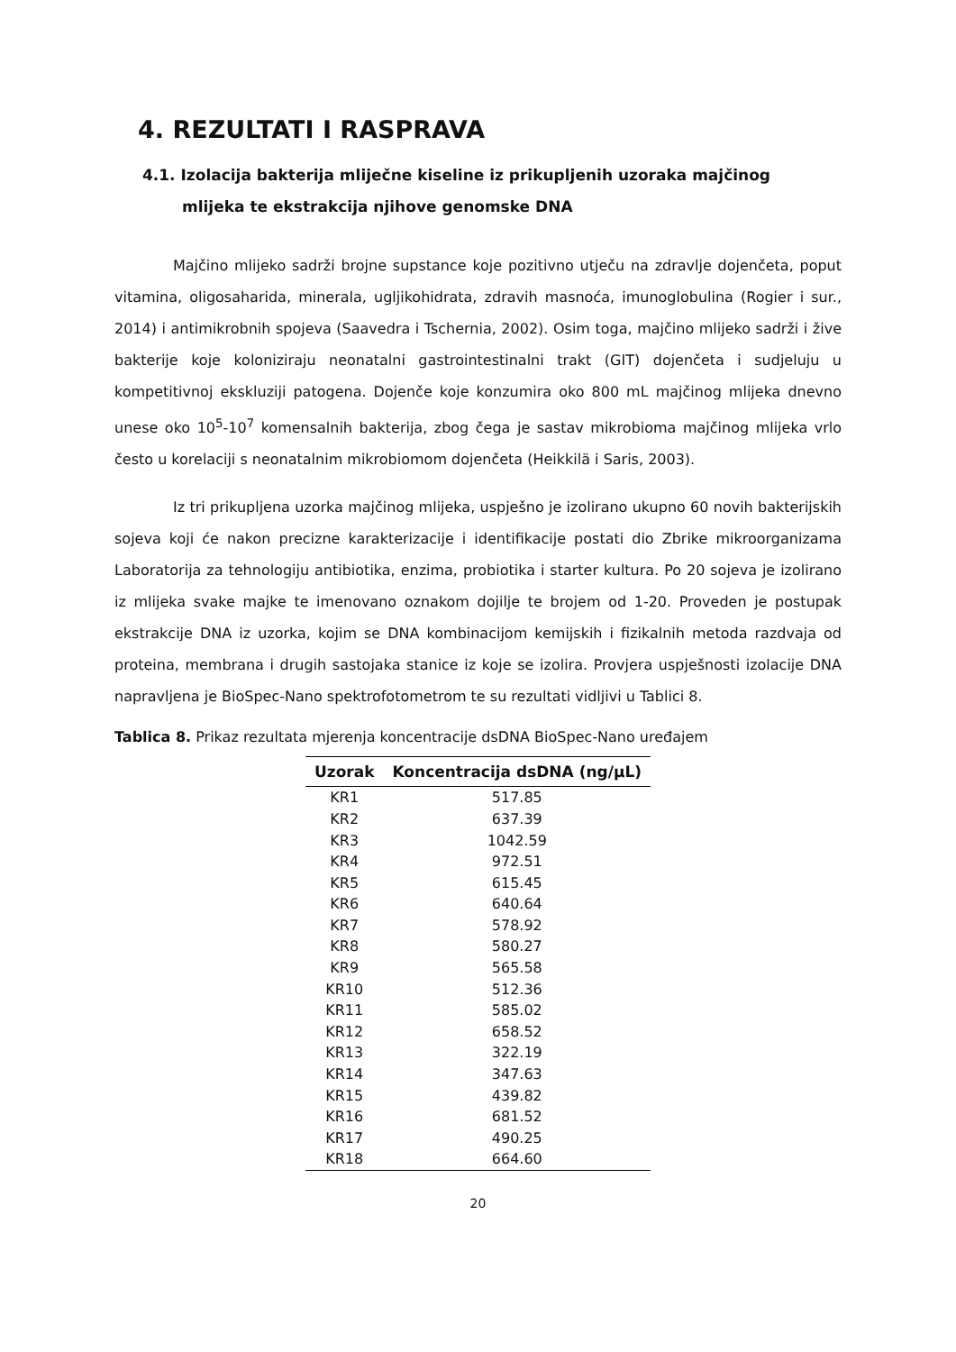4. REZULTATI I RASPRAVA
4.1. Izolacija bakterija mliječne kiseline iz prikupljenih uzoraka majčinog
mlijeka te ekstrakcija njihove genomske DNA
Majčino mlijeko sadrži brojne supstance koje pozitivno utječu na zdravlje dojenčeta, poput vitamina, oligosaharida, minerala, ugljikohidrata, zdravih masnoća, imunoglobulina (Rogier i sur., 2014) i antimikrobnih spojeva (Saavedra i Tschernia, 2002). Osim toga, majčino mlijeko sadrži i žive bakterije koje koloniziraju neonatalni gastrointestinalni trakt (GIT) dojenčeta i sudjeluju u kompetitivnoj ekskluziji patogena. Dojenče koje konzumira oko 800 mL majčinog mlijeka dnevno unese oko 10<sup>5</sup>-10<sup>7</sup> komensalnih bakterija, zbog čega je sastav mikrobioma majčinog mlijeka vrlo često u korelaciji s neonatalnim mikrobiomom dojenčeta (Heikkilä i Saris, 2003).
Iz tri prikupljena uzorka majčinog mlijeka, uspješno je izolirano ukupno 60 novih bakterijskih sojeva koji će nakon precizne karakterizacije i identifikacije postati dio Zbrike mikroorganizama Laboratorija za tehnologiju antibiotika, enzima, probiotika i starter kultura. Po 20 sojeva je izolirano iz mlijeka svake majke te imenovano oznakom dojilje te brojem od 1-20. Proveden je postupak ekstrakcije DNA iz uzorka, kojim se DNA kombinacijom kemijskih i fizikalnih metoda razdvaja od proteina, membrana i drugih sastojaka stanice iz koje se izolira. Provjera uspješnosti izolacije DNA napravljena je BioSpec-Nano spektrofotometrom te su rezultati vidljivi u Tablici 8.
Tablica 8. Prikaz rezultata mjerenja koncentracije dsDNA BioSpec-Nano uređajem
| Uzorak | Koncentracija dsDNA (ng/μL) |
| --- | --- |
| KR1 | 517.85 |
| KR2 | 637.39 |
| KR3 | 1042.59 |
| KR4 | 972.51 |
| KR5 | 615.45 |
| KR6 | 640.64 |
| KR7 | 578.92 |
| KR8 | 580.27 |
| KR9 | 565.58 |
| KR10 | 512.36 |
| KR11 | 585.02 |
| KR12 | 658.52 |
| KR13 | 322.19 |
| KR14 | 347.63 |
| KR15 | 439.82 |
| KR16 | 681.52 |
| KR17 | 490.25 |
| KR18 | 664.60 |
20